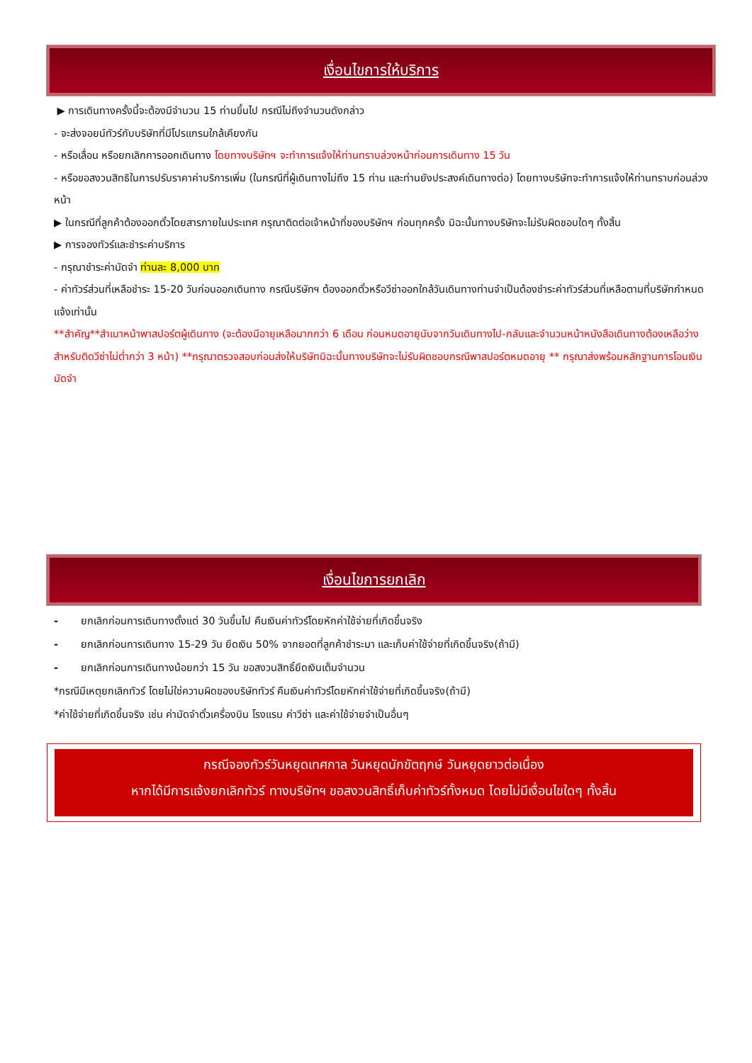เงื่อนไขการให้บริการ
▶ การเดินทางครั้งนี้จะต้องมีจำนวน 15 ท่านขึ้นไป กรณีไม่ถึงจำนวนดังกล่าว
- จะส่งจอยน์ทัวร์กับบริษัทที่มีโปรแกรมใกล้เคียงกัน
- หรือเลื่อน หรือยกเลิกการออกเดินทาง โดยทางบริษัทฯ จะทำการแจ้งให้ท่านทราบล่วงหน้าก่อนการเดินทาง 15 วัน
- หรือขอสงวนสิทธิในการปรับราคาค่าบริการเพิ่ม (ในกรณีที่ผู้เดินทางไม่ถึง 15 ท่าน และท่านยังประสงค์เดินทางต่อ) โดยทางบริษัทจะทำการแจ้งให้ท่านทราบก่อนล่วงหน้า
▶ ในกรณีที่ลูกค้าต้องออกตั๋วโดยสารภายในประเทศ กรุณาติดต่อเจ้าหน้าที่ของบริษัทฯ ก่อนทุกครั้ง มิฉะนั้นทางบริษัทจะไม่รับผิดชอบใดๆ ทั้งสิ้น
▶ การจองทัวร์และชำระค่าบริการ
- กรุณาชำระค่ามัดจำ ท่านละ 8,000 บาท
- ค่าทัวร์ส่วนที่เหลือชำระ 15-20 วันก่อนออกเดินทาง กรณีบริษัทฯ ต้องออกตั๋วหรือวีซ่าออกใกล้วันเดินทางท่านจำเป็นต้องชำระค่าทัวร์ส่วนที่เหลือตามที่บริษัทกำหนดแจ้งเท่านั้น
**สำคัญ**สำเนาหน้าพาสปอร์ตผู้เดินทาง (จะต้องมีอายุเหลือมากกว่า 6 เดือน ก่อนหมดอายุนับจากวันเดินทางไป-กลับและจำนวนหน้าหนังสือเดินทางต้องเหลือว่างสำหรับติดวีซ่าไม่ต่ำกว่า 3 หน้า) **กรุณาตรวจสอบก่อนส่งให้บริษัทมิฉะนั้นทางบริษัทจะไม่รับผิดชอบกรณีพาสปอร์ตหมดอายุ ** กรุณาส่งพร้อมหลักฐานการโอนเงินมัดจำ
เงื่อนไขการยกเลิก
- ยกเลิกก่อนการเดินทางตั้งแต่ 30 วันขึ้นไป คืนเงินค่าทัวร์โดยหักค่าใช้จ่ายที่เกิดขึ้นจริง
- ยกเลิกก่อนการเดินทาง 15-29 วัน ยึดเงิน 50% จากยอดที่ลูกค้าชำระมา และเก็บค่าใช้จ่ายที่เกิดขึ้นจริง(ถ้ามี)
- ยกเลิกก่อนการเดินทางน้อยกว่า 15 วัน ขอสงวนสิทธิ์ยึดเงินเต็มจำนวน
*กรณีมีเหตุยกเลิกทัวร์ โดยไม่ใช่ความผิดของบริษัททัวร์ คืนเงินค่าทัวร์โดยหักค่าใช้จ่ายที่เกิดขึ้นจริง(ถ้ามี)
*ค่าใช้จ่ายที่เกิดขึ้นจริง เช่น ค่ามัดจำตั๋วเครื่องบิน โรงแรม ค่าวีซ่า และค่าใช้จ่ายจำเป็นอื่นๆ
กรณีจองทัวร์วันหยุดเทศกาล วันหยุดนักขัตฤกษ์ วันหยุดยาวต่อเนื่อง
หากได้มีการแจ้งยกเลิกทัวร์ ทางบริษัทฯ ขอสงวนสิทธิ์เก็บค่าทัวร์ทั้งหมด โดยไม่มีเงื่อนไขใดๆ ทั้งสิ้น